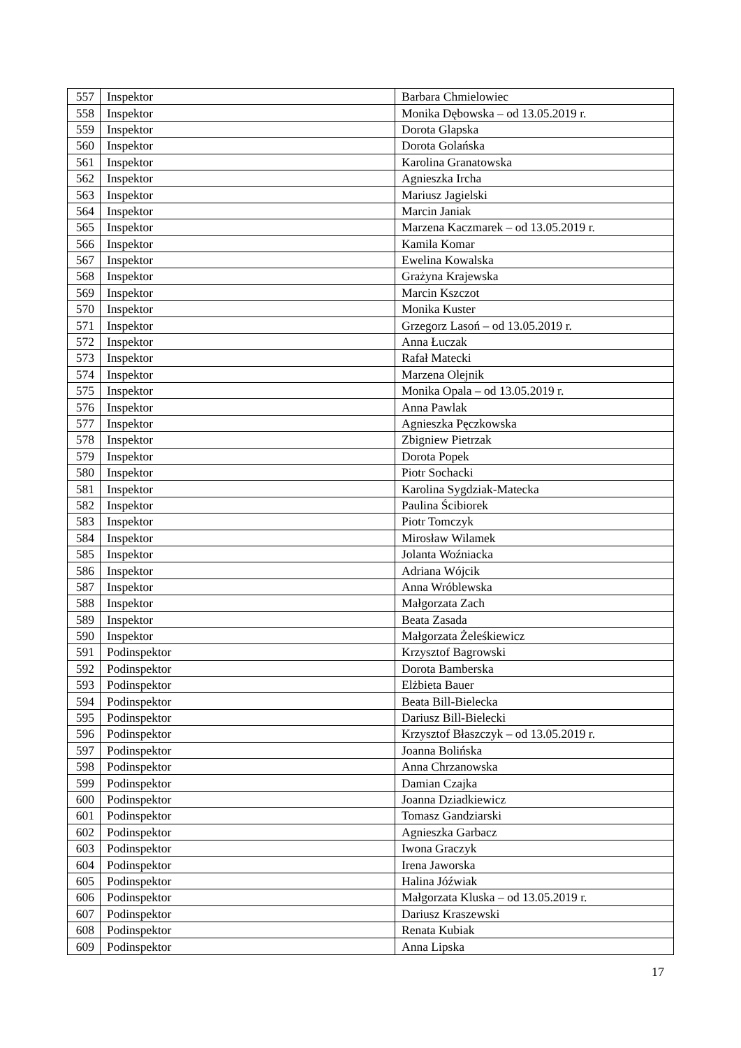| 557 | Inspektor | Barbara Chmielowiec |
| 558 | Inspektor | Monika Dębowska – od 13.05.2019 r. |
| 559 | Inspektor | Dorota Glapska |
| 560 | Inspektor | Dorota Golańska |
| 561 | Inspektor | Karolina Granatowska |
| 562 | Inspektor | Agnieszka Ircha |
| 563 | Inspektor | Mariusz Jagielski |
| 564 | Inspektor | Marcin Janiak |
| 565 | Inspektor | Marzena Kaczmarek – od 13.05.2019 r. |
| 566 | Inspektor | Kamila Komar |
| 567 | Inspektor | Ewelina Kowalska |
| 568 | Inspektor | Grażyna Krajewska |
| 569 | Inspektor | Marcin Kszczot |
| 570 | Inspektor | Monika Kuster |
| 571 | Inspektor | Grzegorz Lasoń – od 13.05.2019 r. |
| 572 | Inspektor | Anna Łuczak |
| 573 | Inspektor | Rafał Matecki |
| 574 | Inspektor | Marzena Olejnik |
| 575 | Inspektor | Monika Opala – od 13.05.2019 r. |
| 576 | Inspektor | Anna Pawlak |
| 577 | Inspektor | Agnieszka Pęczkowska |
| 578 | Inspektor | Zbigniew Pietrzak |
| 579 | Inspektor | Dorota Popek |
| 580 | Inspektor | Piotr Sochacki |
| 581 | Inspektor | Karolina Sygdziak-Matecka |
| 582 | Inspektor | Paulina Ścibiorek |
| 583 | Inspektor | Piotr Tomczyk |
| 584 | Inspektor | Mirosław Wilamek |
| 585 | Inspektor | Jolanta Woźniacka |
| 586 | Inspektor | Adriana Wójcik |
| 587 | Inspektor | Anna Wróblewska |
| 588 | Inspektor | Małgorzata Zach |
| 589 | Inspektor | Beata Zasada |
| 590 | Inspektor | Małgorzata Żeleśkiewicz |
| 591 | Podinspektor | Krzysztof Bagrowski |
| 592 | Podinspektor | Dorota Bamberska |
| 593 | Podinspektor | Elżbieta Bauer |
| 594 | Podinspektor | Beata Bill-Bielecka |
| 595 | Podinspektor | Dariusz Bill-Bielecki |
| 596 | Podinspektor | Krzysztof Błaszczyk – od 13.05.2019 r. |
| 597 | Podinspektor | Joanna Bolińska |
| 598 | Podinspektor | Anna Chrzanowska |
| 599 | Podinspektor | Damian Czajka |
| 600 | Podinspektor | Joanna Dziadkiewicz |
| 601 | Podinspektor | Tomasz Gandziarski |
| 602 | Podinspektor | Agnieszka Garbacz |
| 603 | Podinspektor | Iwona Graczyk |
| 604 | Podinspektor | Irena Jaworska |
| 605 | Podinspektor | Halina Jóźwiak |
| 606 | Podinspektor | Małgorzata Kluska – od 13.05.2019 r. |
| 607 | Podinspektor | Dariusz Kraszewski |
| 608 | Podinspektor | Renata Kubiak |
| 609 | Podinspektor | Anna Lipska |
17